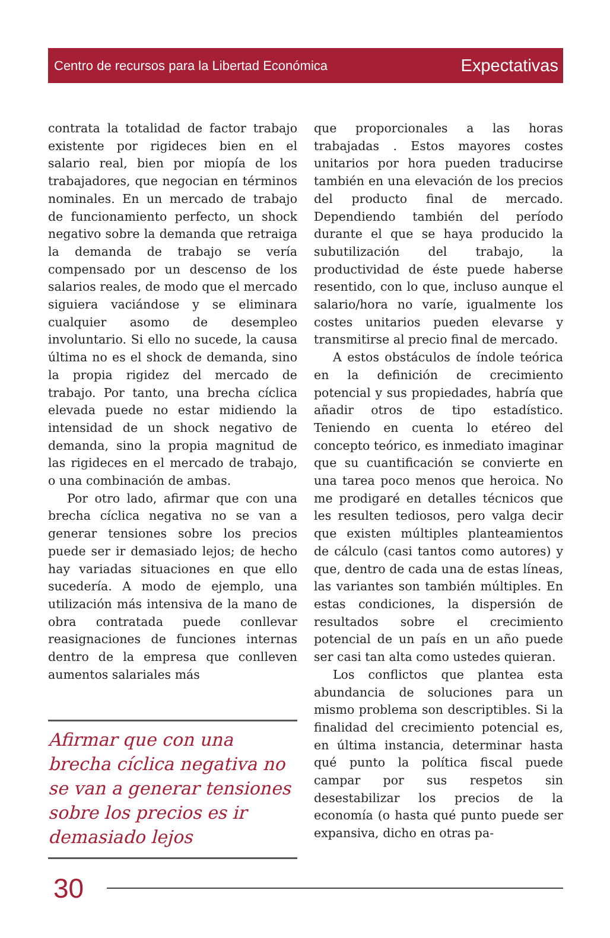Centro de recursos para la Libertad Económica Expectativas
contrata la totalidad de factor trabajo existente por rigideces bien en el salario real, bien por miopía de los trabajadores, que negocian en términos nominales. En un mercado de trabajo de funcionamiento perfecto, un shock negativo sobre la demanda que retraiga la demanda de trabajo se vería compensado por un descenso de los salarios reales, de modo que el mercado siguiera vaciándose y se eliminara cualquier asomo de desempleo involuntario. Si ello no sucede, la causa última no es el shock de demanda, sino la propia rigidez del mercado de trabajo. Por tanto, una brecha cíclica elevada puede no estar midiendo la intensidad de un shock negativo de demanda, sino la propia magnitud de las rigideces en el mercado de trabajo, o una combinación de ambas.
Por otro lado, afirmar que con una brecha cíclica negativa no se van a generar tensiones sobre los precios puede ser ir demasiado lejos; de hecho hay variadas situaciones en que ello sucedería. A modo de ejemplo, una utilización más intensiva de la mano de obra contratada puede conllevar reasignaciones de funciones internas dentro de la empresa que conlleven aumentos salariales más
Afirmar que con una brecha cíclica negativa no se van a generar tensiones sobre los precios es ir demasiado lejos
que proporcionales a las horas trabajadas . Estos mayores costes unitarios por hora pueden traducirse también en una elevación de los precios del producto final de mercado. Dependiendo también del período durante el que se haya producido la subutilización del trabajo, la productividad de éste puede haberse resentido, con lo que, incluso aunque el salario/hora no varíe, igualmente los costes unitarios pueden elevarse y transmitirse al precio final de mercado.
A estos obstáculos de índole teórica en la definición de crecimiento potencial y sus propiedades, habría que añadir otros de tipo estadístico. Teniendo en cuenta lo etéreo del concepto teórico, es inmediato imaginar que su cuantificación se convierte en una tarea poco menos que heroica. No me prodigaré en detalles técnicos que les resulten tediosos, pero valga decir que existen múltiples planteamientos de cálculo (casi tantos como autores) y que, dentro de cada una de estas líneas, las variantes son también múltiples. En estas condiciones, la dispersión de resultados sobre el crecimiento potencial de un país en un año puede ser casi tan alta como ustedes quieran.
Los conflictos que plantea esta abundancia de soluciones para un mismo problema son descriptibles. Si la finalidad del crecimiento potencial es, en última instancia, determinar hasta qué punto la política fiscal puede campar por sus respetos sin desestabilizar los precios de la economía (o hasta qué punto puede ser expansiva, dicho en otras pa-
30